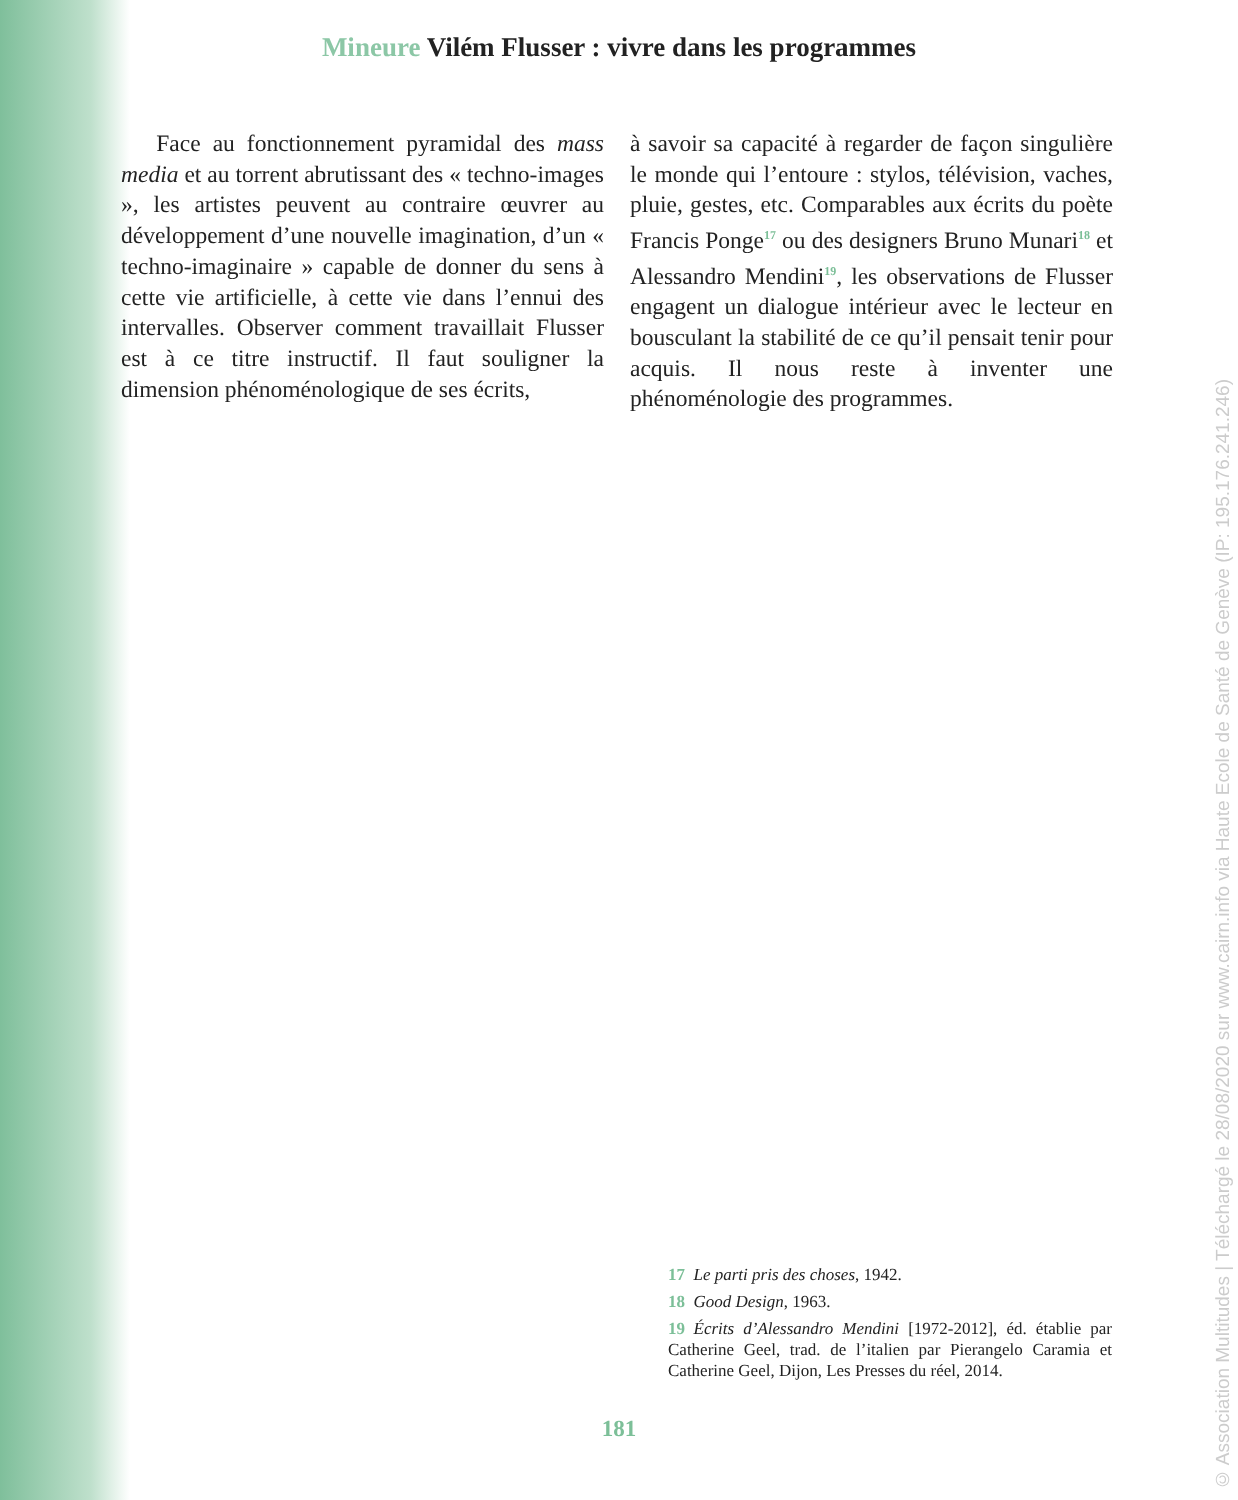Mineure Vilém Flusser : vivre dans les programmes
  Face au fonctionnement pyramidal des mass media et au torrent abrutissant des « techno-images », les artistes peuvent au contraire œuvrer au développement d’une nouvelle imagination, d’un « techno-imaginaire » capable de donner du sens à cette vie artificielle, à cette vie dans l’ennui des intervalles. Observer comment travaillait Flusser est à ce titre instructif. Il faut souligner la dimension phénoménologique de ses écrits,
à savoir sa capacité à regarder de façon singulière le monde qui l’entoure : stylos, télévision, vaches, pluie, gestes, etc. Comparables aux écrits du poète Francis Ponge<sup>17</sup> ou des designers Bruno Munari<sup>18</sup> et Alessandro Mendini<sup>19</sup>, les observations de Flusser engagent un dialogue intérieur avec le lecteur en bousculant la stabilité de ce qu’il pensait tenir pour acquis. Il nous reste à inventer une phénoménologie des programmes.
17 Le parti pris des choses, 1942.
18 Good Design, 1963.
19 Écrits d’Alessandro Mendini [1972-2012], éd. établie par Catherine Geel, trad. de l’italien par Pierangelo Caramia et Catherine Geel, Dijon, Les Presses du réel, 2014.
181
© Association Multitudes | Téléchargé le 28/08/2020 sur www.cairn.info via Haute Ecole de Santé de Genève (IP: 195.176.241.246)